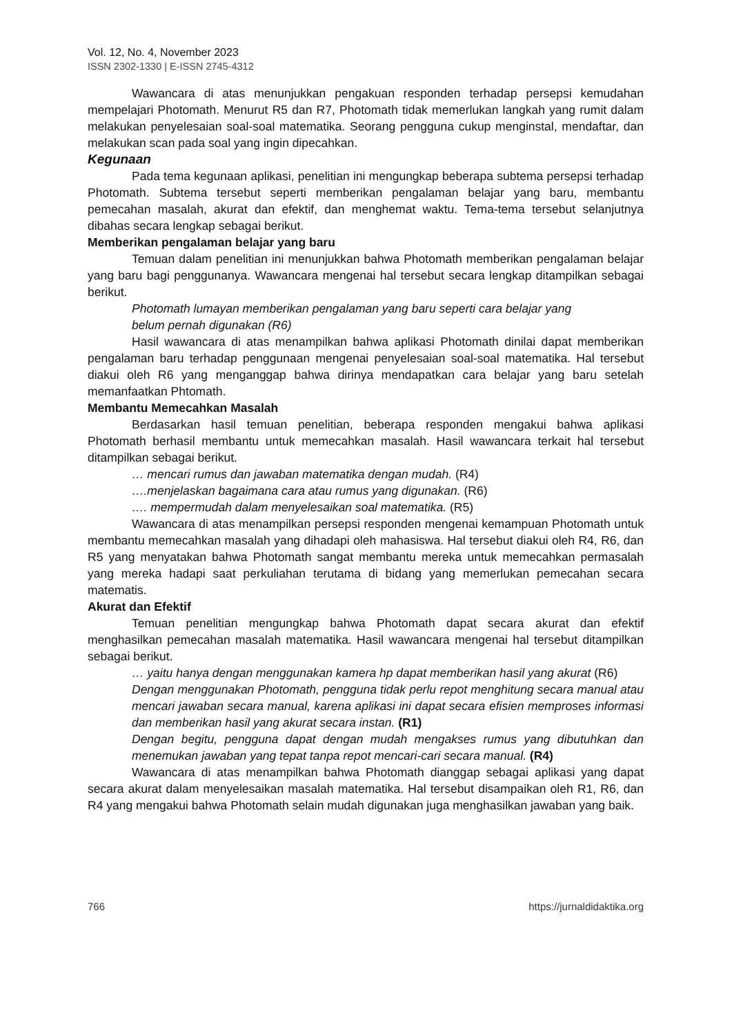Vol. 12, No. 4, November 2023
ISSN 2302-1330 | E-ISSN 2745-4312
Wawancara di atas menunjukkan pengakuan responden terhadap persepsi kemudahan mempelajari Photomath. Menurut R5 dan R7, Photomath tidak memerlukan langkah yang rumit dalam melakukan penyelesaian soal-soal matematika. Seorang pengguna cukup menginstal, mendaftar, dan melakukan scan pada soal yang ingin dipecahkan.
Kegunaan
Pada tema kegunaan aplikasi, penelitian ini mengungkap beberapa subtema persepsi terhadap Photomath. Subtema tersebut seperti memberikan pengalaman belajar yang baru, membantu pemecahan masalah, akurat dan efektif, dan menghemat waktu. Tema-tema tersebut selanjutnya dibahas secara lengkap sebagai berikut.
Memberikan pengalaman belajar yang baru
Temuan dalam penelitian ini menunjukkan bahwa Photomath memberikan pengalaman belajar yang baru bagi penggunanya. Wawancara mengenai hal tersebut secara lengkap ditampilkan sebagai berikut.
Photomath lumayan memberikan pengalaman yang baru seperti cara belajar yang
belum pernah digunakan (R6)
Hasil wawancara di atas menampilkan bahwa aplikasi Photomath dinilai dapat memberikan pengalaman baru terhadap penggunaan mengenai penyelesaian soal-soal matematika. Hal tersebut diakui oleh R6 yang menganggap bahwa dirinya mendapatkan cara belajar yang baru setelah memanfaatkan Phtomath.
Membantu Memecahkan Masalah
Berdasarkan hasil temuan penelitian, beberapa responden mengakui bahwa aplikasi Photomath berhasil membantu untuk memecahkan masalah. Hasil wawancara terkait hal tersebut ditampilkan sebagai berikut.
… mencari rumus dan jawaban matematika dengan mudah. (R4)
….menjelaskan bagaimana cara atau rumus yang digunakan. (R6)
…. mempermudah dalam menyelesaikan soal matematika. (R5)
Wawancara di atas menampilkan persepsi responden mengenai kemampuan Photomath untuk membantu memecahkan masalah yang dihadapi oleh mahasiswa. Hal tersebut diakui oleh R4, R6, dan R5 yang menyatakan bahwa Photomath sangat membantu mereka untuk memecahkan permasalah yang mereka hadapi saat perkuliahan terutama di bidang yang memerlukan pemecahan secara matematis.
Akurat dan Efektif
Temuan penelitian mengungkap bahwa Photomath dapat secara akurat dan efektif menghasilkan pemecahan masalah matematika. Hasil wawancara mengenai hal tersebut ditampilkan sebagai berikut.
… yaitu hanya dengan menggunakan kamera hp dapat memberikan hasil yang akurat (R6)
Dengan menggunakan Photomath, pengguna tidak perlu repot menghitung secara manual atau mencari jawaban secara manual, karena aplikasi ini dapat secara efisien memproses informasi dan memberikan hasil yang akurat secara instan. (R1)
Dengan begitu, pengguna dapat dengan mudah mengakses rumus yang dibutuhkan dan menemukan jawaban yang tepat tanpa repot mencari-cari secara manual. (R4)
Wawancara di atas menampilkan bahwa Photomath dianggap sebagai aplikasi yang dapat secara akurat dalam menyelesaikan masalah matematika. Hal tersebut disampaikan oleh R1, R6, dan R4 yang mengakui bahwa Photomath selain mudah digunakan juga menghasilkan jawaban yang baik.
766 https://jurnaldidaktika.org